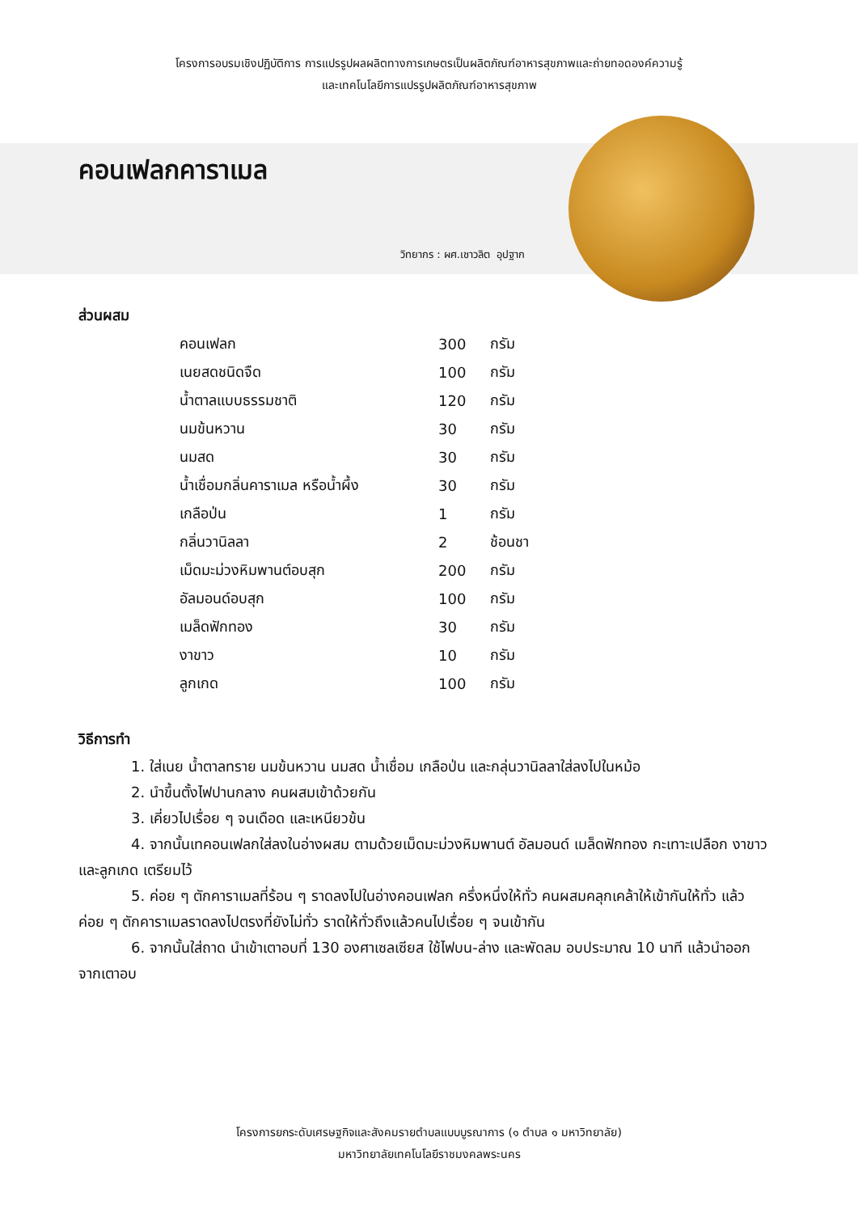โครงการอบรมเชิงปฏิบัติการ การแปรรูปผลผลิตทางการเกษตรเป็นผลิตภัณฑ์อาหารสุขภาพและถ่ายทอดองค์ความรู้
และเทคโนโลยีการแปรรูปผลิตภัณฑ์อาหารสุขภาพ
คอนเฟลกคาราเมล
วิทยากร : ผศ.เชาวลิต อุปฐาก
ส่วนผสม
| คอนเฟลก | 300 | กรัม |
| เนยสดชนิดจืด | 100 | กรัม |
| น้ำตาลแบบธรรมชาติ | 120 | กรัม |
| นมข้นหวาน | 30 | กรัม |
| นมสด | 30 | กรัม |
| น้ำเชื่อมกลิ่นคาราเมล หรือน้ำผึ้ง | 30 | กรัม |
| เกลือป่น | 1 | กรัม |
| กลิ่นวานิลลา | 2 | ช้อนชา |
| เม็ดมะม่วงหิมพานต์อบสุก | 200 | กรัม |
| อัลมอนด์อบสุก | 100 | กรัม |
| เมล็ดฟักทอง | 30 | กรัม |
| งาขาว | 10 | กรัม |
| ลูกเกด | 100 | กรัม |
วิธีการทำ
1. ใส่เนย น้ำตาลทราย นมข้นหวาน นมสด น้ำเชื่อม เกลือป่น และกลุ่นวานิลลาใส่ลงไปในหม้อ
2. นำขึ้นตั้งไฟปานกลาง คนผสมเข้าด้วยกัน
3. เคี่ยวไปเรื่อย ๆ จนเดือด และเหนียวข้น
4. จากนั้นเทคอนเฟลกใส่ลงในอ่างผสม ตามด้วยเม็ดมะม่วงหิมพานต์ อัลมอนด์ เมล็ดฟักทอง กะเทาะเปลือก งาขาว และลูกเกด เตรียมไว้
5. ค่อย ๆ ตักคาราเมลที่ร้อน ๆ ราดลงไปในอ่างคอนเฟลก ครึ่งหนึ่งให้ทั่ว คนผสมคลุกเคล้าให้เข้ากันให้ทั่ว แล้วค่อย ๆ ตักคาราเมลราดลงไปตรงที่ยังไม่ทั่ว ราดให้ทั่วถึงแล้วคนไปเรื่อย ๆ จนเข้ากัน
6. จากนั้นใส่ถาด นำเข้าเตาอบที่ 130 องศาเซลเซียส ใช้ไฟบน-ล่าง และพัดลม อบประมาณ 10 นาที แล้วนำออกจากเตาอบ
โครงการยกระดับเศรษฐกิจและสังคมรายตำบลแบบบูรณาการ (๑ ตำบล ๑ มหาวิทยาลัย)
มหาวิทยาลัยเทคโนโลยีราชมงคลพระนคร